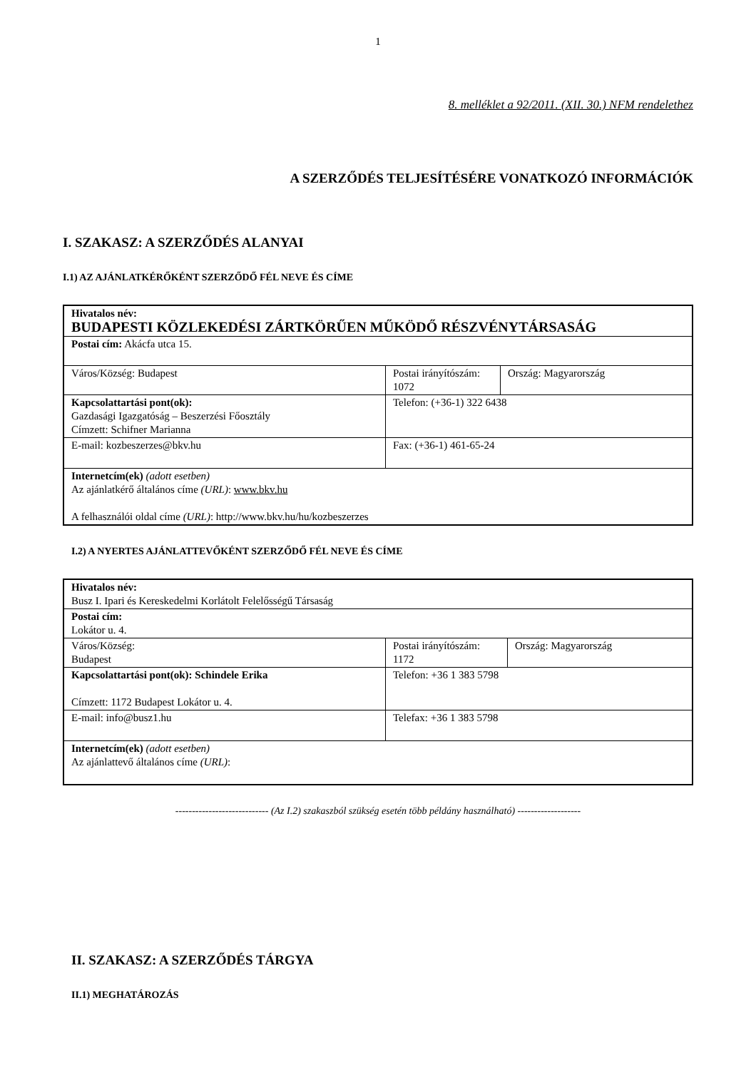1
8. melléklet a 92/2011. (XII. 30.) NFM rendelethez
A SZERZŐDÉS TELJESÍTÉSÉRE VONATKOZÓ INFORMÁCIÓK
I. SZAKASZ: A SZERZŐDÉS ALANYAI
I.1) AZ AJÁNLATKÉRŐKÉNT SZERZŐDŐ FÉL NEVE ÉS CÍME
| Hivatalos név: BUDAPESTI KÖZLEKEDÉSI ZÁRTKÖRŰEN MŰKÖDŐ RÉSZVÉNYTÁRSASÁG | | |
| Postai cím: Akácfa utca 15. | | |
| Város/Község: Budapest | Postai irányítószám: 1072 | Ország: Magyarország |
| Kapcsolattartási pont(ok): Gazdasági Igazgatóság – Beszerzési Főosztály Címzett: Schifner Marianna | Telefon: (+36-1) 322 6438 | |
| E-mail: kozbeszerzes@bkv.hu | Fax: (+36-1) 461-65-24 | |
| Internetcím(ek) (adott esetben) Az ajánlatkérő általános címe (URL) : www.bkv.hu A felhasználói oldal címe (URL) : http://www.bkv.hu/hu/kozbeszerzes | | |
I.2) A NYERTES AJÁNLATTEVŐKÉNT SZERZŐDŐ FÉL NEVE ÉS CÍME
| Hivatalos név: Busz I. Ipari és Kereskedelmi Korlátolt Felelősségű Társaság | | |
| Postai cím: Lokátor u. 4. | | |
| Város/Község: Budapest | Postai irányítószám: 1172 | Ország: Magyarország |
| Kapcsolattartási pont(ok): Schindele Erika Címzett: 1172 Budapest Lokátor u. 4. | Telefon: +36 1 383 5798 | |
| E-mail: info@busz1.hu | Telefax: +36 1 383 5798 | |
| Internetcím(ek) (adott esetben) Az ajánlattevő általános címe (URL) : | | |
---------------------------- (Az I.2) szakaszból szükség esetén több példány használható) -------------------
II. SZAKASZ: A SZERZŐDÉS TÁRGYA
II.1) MEGHATÁROZÁS